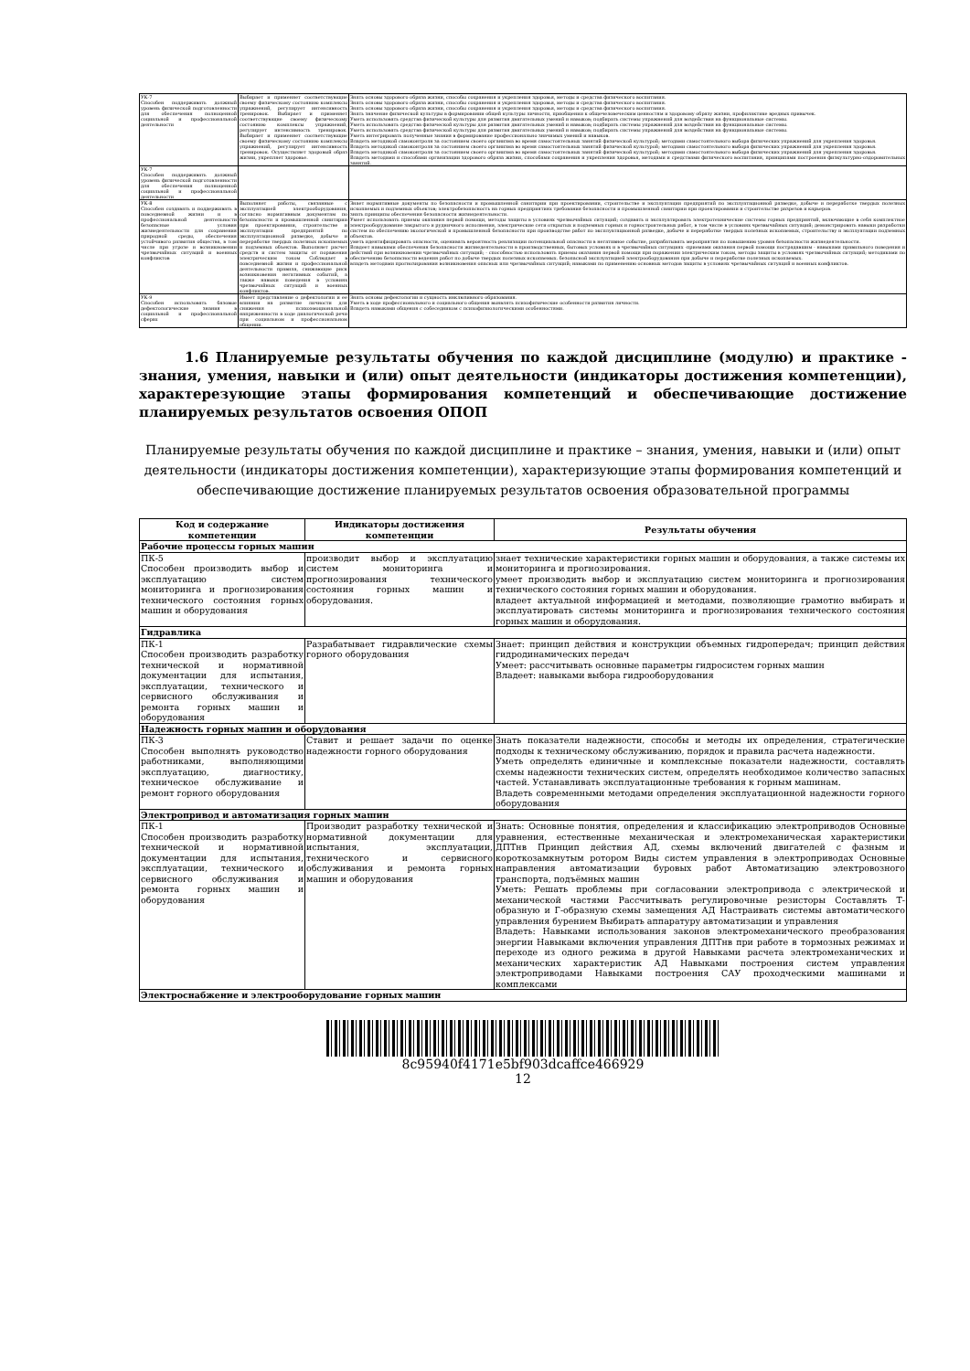| УК-7 Способен поддерживать должный уровень физической подготовленности для обеспечения полноценной социальной и профессиональной деятельности | Выбирает и применяет соответствующие своему физическому состоянию комплексы упражнений, регулирует интенсивность тренировок. Выбирает и применяет соответствующие своему физическому состоянию комплексы упражнений, регулирует интенсивность тренировок. Выбирает и применяет соответствующие своему физическому состоянию комплексы упражнений, регулирует интенсивность тренировок. Осуществляет здоровый образ жизни, укрепляет здоровье. | Знать основы здорового образа жизни, способы сохранения и укрепления здоровья, методы и средства физического воспитания. Знать основы здорового образа жизни, способы сохранения и укрепления здоровья, методы и средства физического воспитания. Знать основы здорового образа жизни, способы сохранения и укрепления здоровья, методы и средства физического воспитания. Знать значение физической культуры в формировании общей культуры личности, приобщении к общечеловеческим ценностям и здоровому образу жизни, профилактике вредных привычек. Уметь использовать средства физической культуры для развития двигательных умений и навыков; подбирать системы упражнений для воздействия на функциональные системы. Уметь использовать средства физической культуры для развития двигательных умений и навыков; подбирать системы упражнений для воздействия на функциональные системы. Уметь использовать средства физической культуры для развития двигательных умений и навыков; подбирать системы упражнений для воздействия на функциональные системы. Уметь интегрировать полученные знания в формирование профессионально значимых умений и навыков. Владеть методикой самоконтроля за состоянием своего организма во время самостоятельных занятий физической культурой; методами самостоятельного выбора физических упражнений для укрепления здоровья. Владеть методикой самоконтроля за состоянием своего организма во время самостоятельных занятий физической культурой; методами самостоятельного выбора физических упражнений для укрепления здоровья. Владеть методикой самоконтроля за состоянием своего организма во время самостоятельных занятий физической культурой; методами самостоятельного выбора физических упражнений для укрепления здоровья. Владеть методами и способами организации здорового образа жизни, способами сохранения и укрепления здоровья, методами и средствами физического воспитания, принципами построения физкультурно-оздоровительных занятий. |
| УК-7 Способен поддерживать должный уровень физической подготовленности для обеспечения полноценной социальной и профессиональной деятельности | | |
| УК-8 Способен создавать и поддерживать в повседневной жизни и в профессиональной деятельности безопасные условия жизнедеятельности для сохранения природной среды, обеспечения устойчивого развития общества, в том числе при угрозе и возникновении чрезвычайных ситуаций и военных конфликтов | Выполняет работы, связанные с эксплуатацией электрооборудования, согласно нормативным документам по безопасности и промышленной санитарии при проектировании, строительстве и эксплуатации предприятий по эксплуатационной разведке, добыче и переработке твердых полезных ископаемых и подземных объектов. Выполняет расчет средств и систем защиты от поражения электрическим током Соблюдает в повседневной жизни и профессиональной деятельности правила, снижающие риск возникновения негативных событий, а также навыки поведения в условиях чрезвычайных ситуаций и военных конфликтов. | Знает нормативные документы по безопасности и промышленной санитарии при проектировании, строительстве и эксплуатации предприятий по эксплуатационной разведке, добыче и переработке твердых полезных ископаемых и подземных объектов; электробезопасность на горных предприятиях требования безопасности и промышленной санитарии при проектировании и строительстве разрезов и карьеров. знать принципы обеспечения безопасности жизнедеятельности. Умеет использовать приемы оказания первой помощи, методы защиты в условиях чрезвычайных ситуаций; создавать и эксплуатировать электротехнические системы горных предприятий, включающие в себя комплектное электрооборудование закрытого и рудничного исполнения, электрические сети открытых и подземных горных и горностроительных работ, в том числе в условиях чрезвычайных ситуаций; демонстрировать навыки разработки систем по обеспечению экологической и промышленной безопасности при производстве работ по эксплуатационной разведке, добыче и переработке твердых полезных ископаемых, строительству и эксплуатации подземных объектов. уметь идентифицировать опасности, оценивать вероятность реализации потенциальной опасности в негативное событие, разрабатывать мероприятия по повышению уровня безопасности жизнедеятельности. Владеет навыками обеспечения безопасности жизнедеятельности в производственных, бытовых условиях и в чрезвычайных ситуациях -приемами оказания первой помощи пострадавшим - навыками правильного поведения и действий при возникновении чрезвычайных ситуаций; - способностью использовать приемы оказания первой помощи при поражении электрическим током, методы защиты в условиях чрезвычайных ситуаций; методиками по обеспечению безопасности ведения работ по добыче твердых полезных ископаемых. безопасной эксплуатацией электрооборудования при добыче и переработке полезных ископаемых. владеть методами прогнозирования возникновения опасных или чрезвычайных ситуаций; навыками по применению основных методов защиты в условиях чрезвычайных ситуаций и военных конфликтов. |
| УК-9 Способен использовать базовые дефектологические знания в социальной и профессиональной сферах | Имеет представление о дефектологии и ее влиянии на развитие личности для снижения психоэмоциональной напряженности в ходе диалогической речи при социальном и профессиональном общении. | Знать основы дефектологии и сущность инклюзивного образования. Уметь в ходе профессионального и социального общения выявлять психофизические особенности развития личности. Владеть навыками общения с собеседником с психофизиологическими особенностями. |
1.6 Планируемые результаты обучения по каждой дисциплине (модулю) и практике - знания, умения, навыки и (или) опыт деятельности (индикаторы достижения компетенции), характерезующие этапы формирования компетенций и обеспечивающие достижение планируемых результатов освоения ОПОП
Планируемые результаты обучения по каждой дисциплине и практике – знания, умения, навыки и (или) опыт деятельности (индикаторы достижения компетенции), характеризующие этапы формирования компетенций и обеспечивающие достижение планируемых результатов освоения образовательной программы
| Код и содержание компетенции | Индикаторы достижения компетенции | Результаты обучения |
| --- | --- | --- |
| Рабочие процессы горных машин | | |
| ПК-5 Способен производить выбор и эксплуатацию систем мониторинга и прогнозирования технического состояния горных машин и оборудования | производит выбор и эксплуатацию систем мониторинга и прогнозирования технического состояния горных машин и оборудования. | знает технические характеристики горных машин и оборудования, а также системы их мониторинга и прогнозирования. умеет производить выбор и эксплуатацию систем мониторинга и прогнозирования технического состояния горных машин и оборудования. владеет актуальной информацией и методами, позволяющие грамотно выбирать и эксплуатировать системы мониторинга и прогнозирования технического состояния горных машин и оборудования. |
| Гидравлика | | |
| ПК-1 Способен производить разработку технической и нормативной документации для испытания, эксплуатации, технического и сервисного обслуживания и ремонта горных машин и оборудования | Разрабатывает гидравлические схемы горного оборудования | Знает: принцип действия и конструкции объемных гидропередач; принцип действия гидродинамических передач Умеет: рассчитывать основные параметры гидросистем горных машин Владеет: навыками выбора гидрооборудования |
| Надежность горных машин и оборудования | | |
| ПК-3 Способен выполнять руководство работниками, выполняющими эксплуатацию, диагностику, техническое обслуживание и ремонт горного оборудования | Ставит и решает задачи по оценке надежности горного оборудования | Знать показатели надежности, способы и методы их определения, стратегические подходы к техническому обслуживанию, порядок и правила расчета надежности. Уметь определять единичные и комплексные показатели надежности, составлять схемы надежности технических систем, определять необходимое количество запасных частей. Устанавливать эксплуатационные требования к горным машинам. Владеть современными методами определения эксплуатационной надежности горного оборудования |
| Электропривод и автоматизация горных машин | | |
| ПК-1 Способен производить разработку технической и нормативной документации для испытания, эксплуатации, технического и сервисного обслуживания и ремонта горных машин и оборудования | Производит разработку технической и нормативной документации для испытания, эксплуатации, технического и сервисного обслуживания и ремонта горных машин и оборудования | Знать: Основные понятия, определения и классификацию электроприводов Основные уравнения, естественные механическая и электромеханическая характеристики ДПТнв Принцип действия АД, схемы включений двигателей с фазным и короткозамкнутым ротором Виды систем управления в электроприводах Основные направления автоматизации буровых работ Автоматизацию электровозного транспорта, подъёмных машин Уметь: Решать проблемы при согласовании электропривода с электрической и механической частями Рассчитывать регулировочные резисторы Составлять Т-образную и Г-образную схемы замещения АД Настраивать системы автоматического управления бурением Выбирать аппаратуру автоматизации и управления Владеть: Навыками использования законов электромеханического преобразования энергии Навыками включения управления ДПТнв при работе в тормозных режимах и переходе из одного режима в другой Навыками расчета электромеханических и механических характеристик АД Навыками построения систем управления электроприводами Навыками построения САУ проходческими машинами и комплексами |
| Электроснабжение и электрооборудование горных машин | | |
8c95940f4171e5bf903dcaffce466929
12